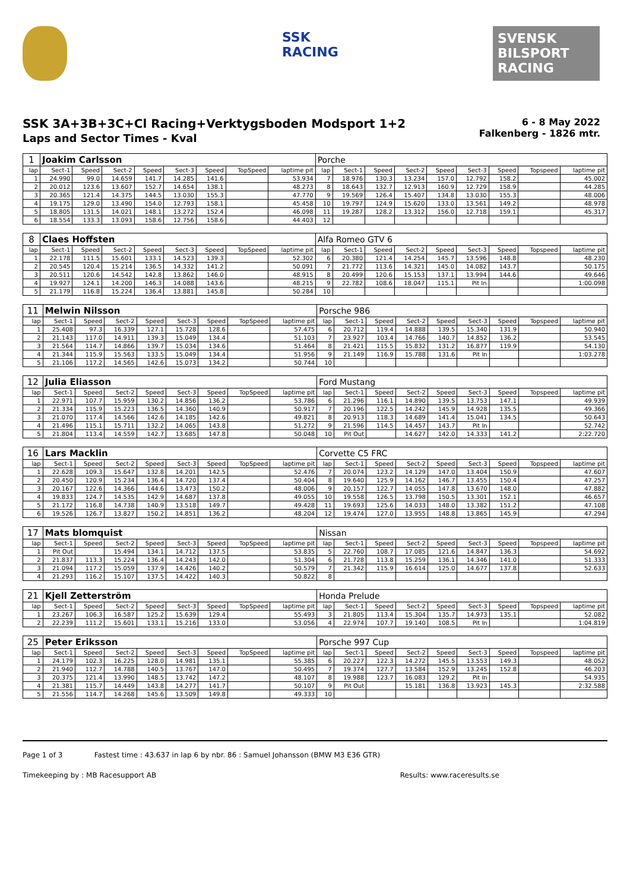SSK RACING
SVENSK BILSPORT RACING
SSK 3A+3B+3C+Cl Racing+Verktygsboden Modsport 1+2
Laps and Sector Times - Kval
6 - 8 May 2022
Falkenberg - 1826 mtr.
| 1 | Joakim Carlsson | | | | | | | | Porche | | | | | | | | |
| lap | Sect-1 | Speed | Sect-2 | Speed | Sect-3 | Speed | TopSpeed | laptime pit | lap | Sect-1 | Speed | Sect-2 | Speed | Sect-3 | Speed | Topspeed | laptime pit |
| 1 | 24.990 | 99.0 | 14.659 | 141.7 | 14.285 | 141.6 | | 53.934 | 7 | 18.976 | 130.3 | 13.234 | 157.0 | 12.792 | 158.2 | | 45.002 |
| 2 | 20.012 | 123.6 | 13.607 | 152.7 | 14.654 | 138.1 | | 48.273 | 8 | 18.643 | 132.7 | 12.913 | 160.9 | 12.729 | 158.9 | | 44.285 |
| 3 | 20.365 | 121.4 | 14.375 | 144.5 | 13.030 | 155.3 | | 47.770 | 9 | 19.569 | 126.4 | 15.407 | 134.8 | 13.030 | 155.3 | | 48.006 |
| 4 | 19.175 | 129.0 | 13.490 | 154.0 | 12.793 | 158.1 | | 45.458 | 10 | 19.797 | 124.9 | 15.620 | 133.0 | 13.561 | 149.2 | | 48.978 |
| 5 | 18.805 | 131.5 | 14.021 | 148.1 | 13.272 | 152.4 | | 46.098 | 11 | 19.287 | 128.2 | 13.312 | 156.0 | 12.718 | 159.1 | | 45.317 |
| 6 | 18.554 | 133.3 | 13.093 | 158.6 | 12.756 | 158.6 | | 44.403 | 12 | | | | | | | | |
| 8 | Claes Hoffsten | | | | | | | | Alfa Romeo GTV 6 | | | | | | | | |
| lap | Sect-1 | Speed | Sect-2 | Speed | Sect-3 | Speed | TopSpeed | laptime pit | lap | Sect-1 | Speed | Sect-2 | Speed | Sect-3 | Speed | Topspeed | laptime pit |
| 1 | 22.178 | 111.5 | 15.601 | 133.1 | 14.523 | 139.3 | | 52.302 | 6 | 20.380 | 121.4 | 14.254 | 145.7 | 13.596 | 148.8 | | 48.230 |
| 2 | 20.545 | 120.4 | 15.214 | 136.5 | 14.332 | 141.2 | | 50.091 | 7 | 21.772 | 113.6 | 14.321 | 145.0 | 14.082 | 143.7 | | 50.175 |
| 3 | 20.511 | 120.6 | 14.542 | 142.8 | 13.862 | 146.0 | | 48.915 | 8 | 20.499 | 120.6 | 15.153 | 137.1 | 13.994 | 144.6 | | 49.646 |
| 4 | 19.927 | 124.1 | 14.200 | 146.3 | 14.088 | 143.6 | | 48.215 | 9 | 22.782 | 108.6 | 18.047 | 115.1 | Pit In | | | 1:00.098 |
| 5 | 21.179 | 116.8 | 15.224 | 136.4 | 13.881 | 145.8 | | 50.284 | 10 | | | | | | | | |
| 11 | Melwin Nilsson | | | | | | | | Porsche 986 | | | | | | | | |
| lap | Sect-1 | Speed | Sect-2 | Speed | Sect-3 | Speed | TopSpeed | laptime pit | lap | Sect-1 | Speed | Sect-2 | Speed | Sect-3 | Speed | Topspeed | laptime pit |
| 1 | 25.408 | 97.3 | 16.339 | 127.1 | 15.728 | 128.6 | | 57.475 | 6 | 20.712 | 119.4 | 14.888 | 139.5 | 15.340 | 131.9 | | 50.940 |
| 2 | 21.143 | 117.0 | 14.911 | 139.3 | 15.049 | 134.4 | | 51.103 | 7 | 23.927 | 103.4 | 14.766 | 140.7 | 14.852 | 136.2 | | 53.545 |
| 3 | 21.564 | 114.7 | 14.866 | 139.7 | 15.034 | 134.6 | | 51.464 | 8 | 21.421 | 115.5 | 15.832 | 131.2 | 16.877 | 119.9 | | 54.130 |
| 4 | 21.344 | 115.9 | 15.563 | 133.5 | 15.049 | 134.4 | | 51.956 | 9 | 21.149 | 116.9 | 15.788 | 131.6 | Pit In | | | 1:03.278 |
| 5 | 21.106 | 117.2 | 14.565 | 142.6 | 15.073 | 134.2 | | 50.744 | 10 | | | | | | | | |
| 12 | Julia Eliasson | | | | | | | | Ford Mustang | | | | | | | | |
| lap | Sect-1 | Speed | Sect-2 | Speed | Sect-3 | Speed | TopSpeed | laptime pit | lap | Sect-1 | Speed | Sect-2 | Speed | Sect-3 | Speed | Topspeed | laptime pit |
| 1 | 22.971 | 107.7 | 15.959 | 130.2 | 14.856 | 136.2 | | 53.786 | 6 | 21.296 | 116.1 | 14.890 | 139.5 | 13.753 | 147.1 | | 49.939 |
| 2 | 21.334 | 115.9 | 15.223 | 136.5 | 14.360 | 140.9 | | 50.917 | 7 | 20.196 | 122.5 | 14.242 | 145.9 | 14.928 | 135.5 | | 49.366 |
| 3 | 21.070 | 117.4 | 14.566 | 142.6 | 14.185 | 142.6 | | 49.821 | 8 | 20.913 | 118.3 | 14.689 | 141.4 | 15.041 | 134.5 | | 50.643 |
| 4 | 21.496 | 115.1 | 15.711 | 132.2 | 14.065 | 143.8 | | 51.272 | 9 | 21.596 | 114.5 | 14.457 | 143.7 | Pit In | | | 52.742 |
| 5 | 21.804 | 113.4 | 14.559 | 142.7 | 13.685 | 147.8 | | 50.048 | 10 | Pit Out | | 14.627 | 142.0 | 14.333 | 141.2 | | 2:22.720 |
| 16 | Lars Macklin | | | | | | | | Corvette C5 FRC | | | | | | | | |
| lap | Sect-1 | Speed | Sect-2 | Speed | Sect-3 | Speed | TopSpeed | laptime pit | lap | Sect-1 | Speed | Sect-2 | Speed | Sect-3 | Speed | Topspeed | laptime pit |
| 1 | 22.628 | 109.3 | 15.647 | 132.8 | 14.201 | 142.5 | | 52.476 | 7 | 20.074 | 123.2 | 14.129 | 147.0 | 13.404 | 150.9 | | 47.607 |
| 2 | 20.450 | 120.9 | 15.234 | 136.4 | 14.720 | 137.4 | | 50.404 | 8 | 19.640 | 125.9 | 14.162 | 146.7 | 13.455 | 150.4 | | 47.257 |
| 3 | 20.167 | 122.6 | 14.366 | 144.6 | 13.473 | 150.2 | | 48.006 | 9 | 20.157 | 122.7 | 14.055 | 147.8 | 13.670 | 148.0 | | 47.882 |
| 4 | 19.833 | 124.7 | 14.535 | 142.9 | 14.687 | 137.8 | | 49.055 | 10 | 19.558 | 126.5 | 13.798 | 150.5 | 13.301 | 152.1 | | 46.657 |
| 5 | 21.172 | 116.8 | 14.738 | 140.9 | 13.518 | 149.7 | | 49.428 | 11 | 19.693 | 125.6 | 14.033 | 148.0 | 13.382 | 151.2 | | 47.108 |
| 6 | 19.526 | 126.7 | 13.827 | 150.2 | 14.851 | 136.2 | | 48.204 | 12 | 19.474 | 127.0 | 13.955 | 148.8 | 13.865 | 145.9 | | 47.294 |
| 17 | Mats blomquist | | | | | | | | Nissan | | | | | | | | |
| lap | Sect-1 | Speed | Sect-2 | Speed | Sect-3 | Speed | TopSpeed | laptime pit | lap | Sect-1 | Speed | Sect-2 | Speed | Sect-3 | Speed | Topspeed | laptime pit |
| 1 | Pit Out | | 15.494 | 134.1 | 14.712 | 137.5 | | 53.835 | 5 | 22.760 | 108.7 | 17.085 | 121.6 | 14.847 | 136.3 | | 54.692 |
| 2 | 21.837 | 113.3 | 15.224 | 136.4 | 14.243 | 142.0 | | 51.304 | 6 | 21.728 | 113.8 | 15.259 | 136.1 | 14.346 | 141.0 | | 51.333 |
| 3 | 21.094 | 117.2 | 15.059 | 137.9 | 14.426 | 140.2 | | 50.579 | 7 | 21.342 | 115.9 | 16.614 | 125.0 | 14.677 | 137.8 | | 52.633 |
| 4 | 21.293 | 116.2 | 15.107 | 137.5 | 14.422 | 140.3 | | 50.822 | 8 | | | | | | | | |
| 21 | Kjell Zetterström | | | | | | | | Honda Prelude | | | | | | | | |
| lap | Sect-1 | Speed | Sect-2 | Speed | Sect-3 | Speed | TopSpeed | laptime pit | lap | Sect-1 | Speed | Sect-2 | Speed | Sect-3 | Speed | Topspeed | laptime pit |
| 1 | 23.267 | 106.3 | 16.587 | 125.2 | 15.639 | 129.4 | | 55.493 | 3 | 21.805 | 113.4 | 15.304 | 135.7 | 14.973 | 135.1 | | 52.082 |
| 2 | 22.239 | 111.2 | 15.601 | 133.1 | 15.216 | 133.0 | | 53.056 | 4 | 22.974 | 107.7 | 19.140 | 108.5 | Pit In | | | 1:04.819 |
| 25 | Peter Eriksson | | | | | | | | Porsche 997 Cup | | | | | | | | |
| lap | Sect-1 | Speed | Sect-2 | Speed | Sect-3 | Speed | TopSpeed | laptime pit | lap | Sect-1 | Speed | Sect-2 | Speed | Sect-3 | Speed | Topspeed | laptime pit |
| 1 | 24.179 | 102.3 | 16.225 | 128.0 | 14.981 | 135.1 | | 55.385 | 6 | 20.227 | 122.3 | 14.272 | 145.5 | 13.553 | 149.3 | | 48.052 |
| 2 | 21.940 | 112.7 | 14.788 | 140.5 | 13.767 | 147.0 | | 50.495 | 7 | 19.374 | 127.7 | 13.584 | 152.9 | 13.245 | 152.8 | | 46.203 |
| 3 | 20.375 | 121.4 | 13.990 | 148.5 | 13.742 | 147.2 | | 48.107 | 8 | 19.988 | 123.7 | 16.083 | 129.2 | Pit In | | | 54.935 |
| 4 | 21.381 | 115.7 | 14.449 | 143.8 | 14.277 | 141.7 | | 50.107 | 9 | Pit Out | | 15.181 | 136.8 | 13.923 | 145.3 | | 2:32.588 |
| 5 | 21.556 | 114.7 | 14.268 | 145.6 | 13.509 | 149.8 | | 49.333 | 10 | | | | | | | | |
Page 1 of 3 Fastest time : 43.637 in lap 6 by nbr. 86 : Samuel Johansson (BMW M3 E36 GTR)
Timekeeping by : MB Racesupport AB Results: www.raceresults.se